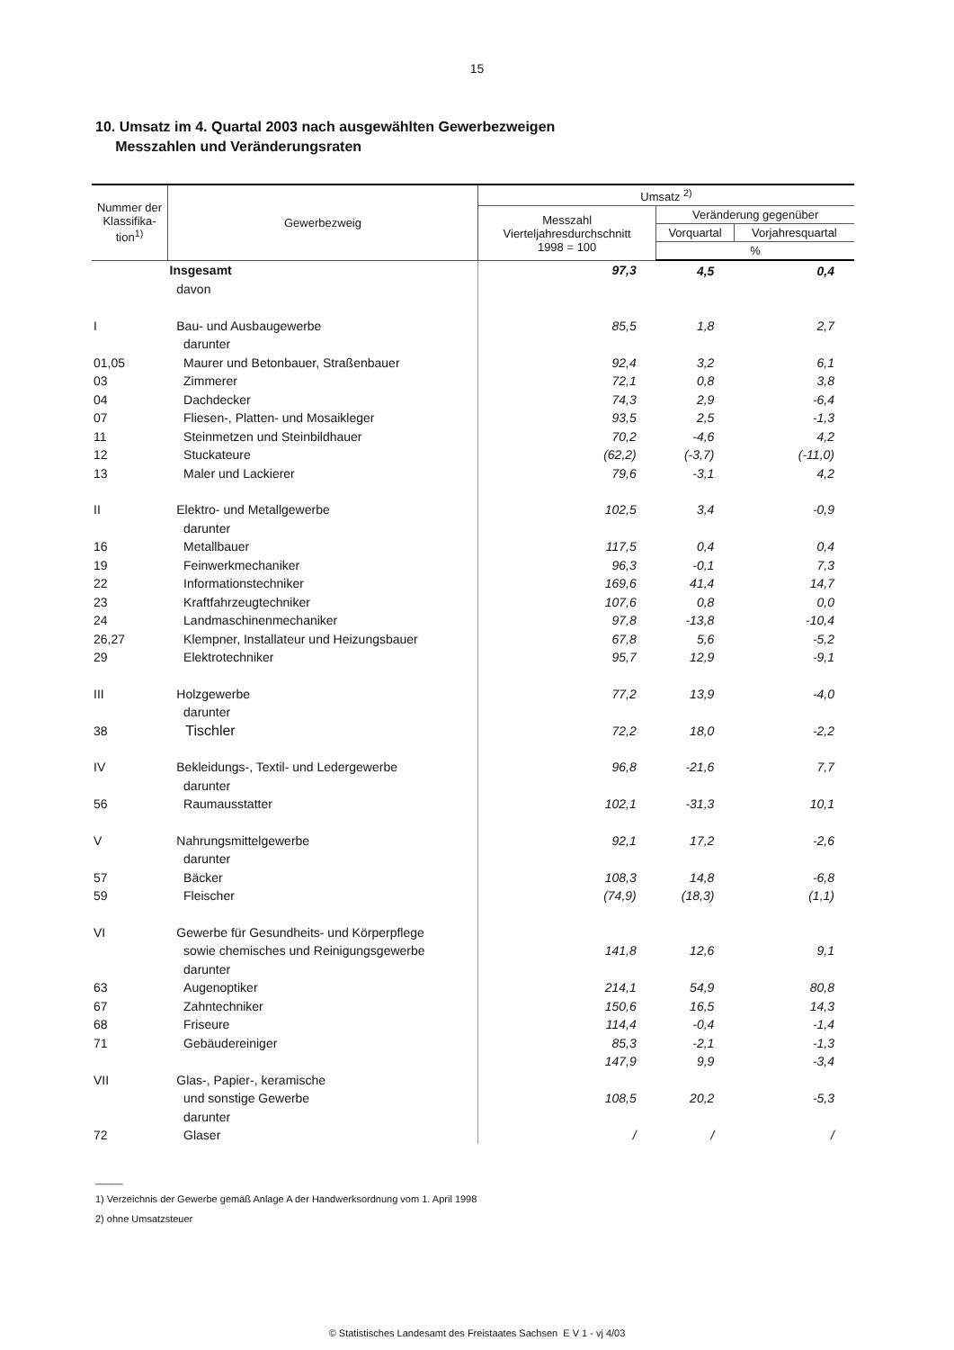15
10. Umsatz im 4. Quartal 2003 nach ausgewählten Gewerbezweigen
Messzahlen und Veränderungsraten
| Nummer der Klassifika-tion<sup>1)</sup> | Gewerbezweig | Umsatz <sup>2)</sup> | | |
| --- | --- | --- | --- | --- |
| | | Messzahl Vierteljahresdurchschnitt 1998 = 100 | Veränderung gegenüber | |
| | | | Vorquartal | Vorjahresquartal |
| | | | % | |
| | Insgesamt | 97,3 | 4,5 | 0,4 |
| | davon | | | |
| I | Bau- und Ausbaugewerbe | 85,5 | 1,8 | 2,7 |
| | darunter | | | |
| 01,05 | Maurer und Betonbauer, Straßenbauer | 92,4 | 3,2 | 6,1 |
| 03 | Zimmerer | 72,1 | 0,8 | 3,8 |
| 04 | Dachdecker | 74,3 | 2,9 | -6,4 |
| 07 | Fliesen-, Platten- und Mosaikleger | 93,5 | 2,5 | -1,3 |
| 11 | Steinmetzen und Steinbildhauer | 70,2 | -4,6 | 4,2 |
| 12 | Stuckateure | (62,2) | (-3,7) | (-11,0) |
| 13 | Maler und Lackierer | 79,6 | -3,1 | 4,2 |
| II | Elektro- und Metallgewerbe | 102,5 | 3,4 | -0,9 |
| | darunter | | | |
| 16 | Metallbauer | 117,5 | 0,4 | 0,4 |
| 19 | Feinwerkmechaniker | 96,3 | -0,1 | 7,3 |
| 22 | Informationstechniker | 169,6 | 41,4 | 14,7 |
| 23 | Kraftfahrzeugtechniker | 107,6 | 0,8 | 0,0 |
| 24 | Landmaschinenmechaniker | 97,8 | -13,8 | -10,4 |
| 26,27 | Klempner, Installateur und Heizungsbauer | 67,8 | 5,6 | -5,2 |
| 29 | Elektrotechniker | 95,7 | 12,9 | -9,1 |
| III | Holzgewerbe | 77,2 | 13,9 | -4,0 |
| | darunter | | | |
| 38 | Tischler | 72,2 | 18,0 | -2,2 |
| IV | Bekleidungs-, Textil- und Ledergewerbe | 96,8 | -21,6 | 7,7 |
| | darunter | | | |
| 56 | Raumausstatter | 102,1 | -31,3 | 10,1 |
| V | Nahrungsmittelgewerbe | 92,1 | 17,2 | -2,6 |
| | darunter | | | |
| 57 | Bäcker | 108,3 | 14,8 | -6,8 |
| 59 | Fleischer | (74,9) | (18,3) | (1,1) |
| VI | Gewerbe für Gesundheits- und Körperpflege | | | |
| | sowie chemisches und Reinigungsgewerbe | 141,8 | 12,6 | 9,1 |
| | darunter | | | |
| 63 | Augenoptiker | 214,1 | 54,9 | 80,8 |
| 67 | Zahntechniker | 150,6 | 16,5 | 14,3 |
| 68 | Friseure | 114,4 | -0,4 | -1,4 |
| 71 | Gebäudereiniger | 85,3 | -2,1 | -1,3 |
| | | 147,9 | 9,9 | -3,4 |
| VII | Glas-, Papier-, keramische | | | |
| | und sonstige Gewerbe | 108,5 | 20,2 | -5,3 |
| | darunter | | | |
| 72 | Glaser | / | / | / |
_____
1) Verzeichnis der Gewerbe gemäß Anlage A der Handwerksordnung vom 1. April 1998
2) ohne Umsatzsteuer
© Statistisches Landesamt des Freistaates Sachsen E V 1 - vj 4/03